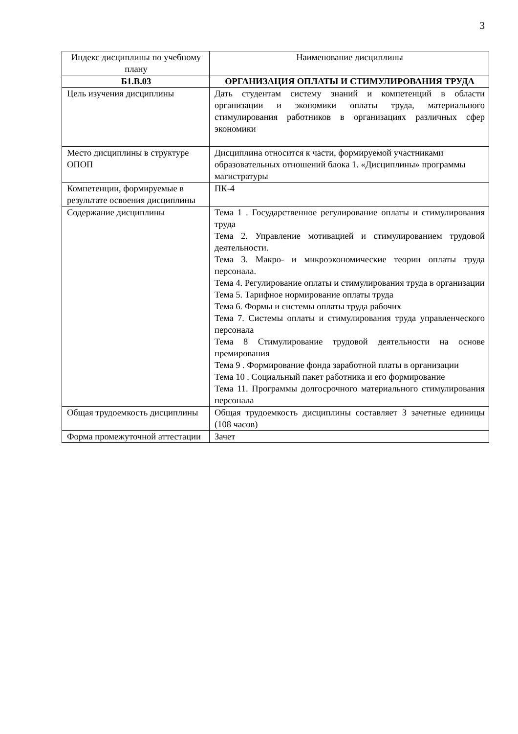3
| Индекс дисциплины по учебному плану | Наименование дисциплины |
| Б1.В.03 | ОРГАНИЗАЦИЯ ОПЛАТЫ И СТИМУЛИРОВАНИЯ ТРУДА |
| Цель изучения дисциплины | Дать студентам систему знаний и компетенций в области организации и экономики оплаты труда, материального стимулирования работников в организациях различных сфер экономики |
| Место дисциплины в структуре ОПОП | Дисциплина относится к части, формируемой участниками образовательных отношений блока 1. «Дисциплины» программы магистратуры |
| Компетенции, формируемые в результате освоения дисциплины | ПК-4 |
| Содержание дисциплины | Тема 1 . Государственное регулирование оплаты и стимулирования труда Тема 2. Управление мотивацией и стимулированием трудовой деятельности. Тема 3. Макро- и микроэкономические теории оплаты труда персонала. Тема 4. Регулирование оплаты и стимулирования труда в организации Тема 5. Тарифное нормирование оплаты труда Тема 6. Формы и системы оплаты труда рабочих Тема 7. Системы оплаты и стимулирования труда управленческого персонала Тема 8 Стимулирование трудовой деятельности на основе премирования Тема 9 . Формирование фонда заработной платы в организации Тема 10 . Социальный пакет работника и его формирование Тема 11. Программы долгосрочного материального стимулирования персонала |
| Общая трудоемкость дисциплины | Общая трудоемкость дисциплины составляет 3 зачетные единицы (108 часов) |
| Форма промежуточной аттестации | Зачет |